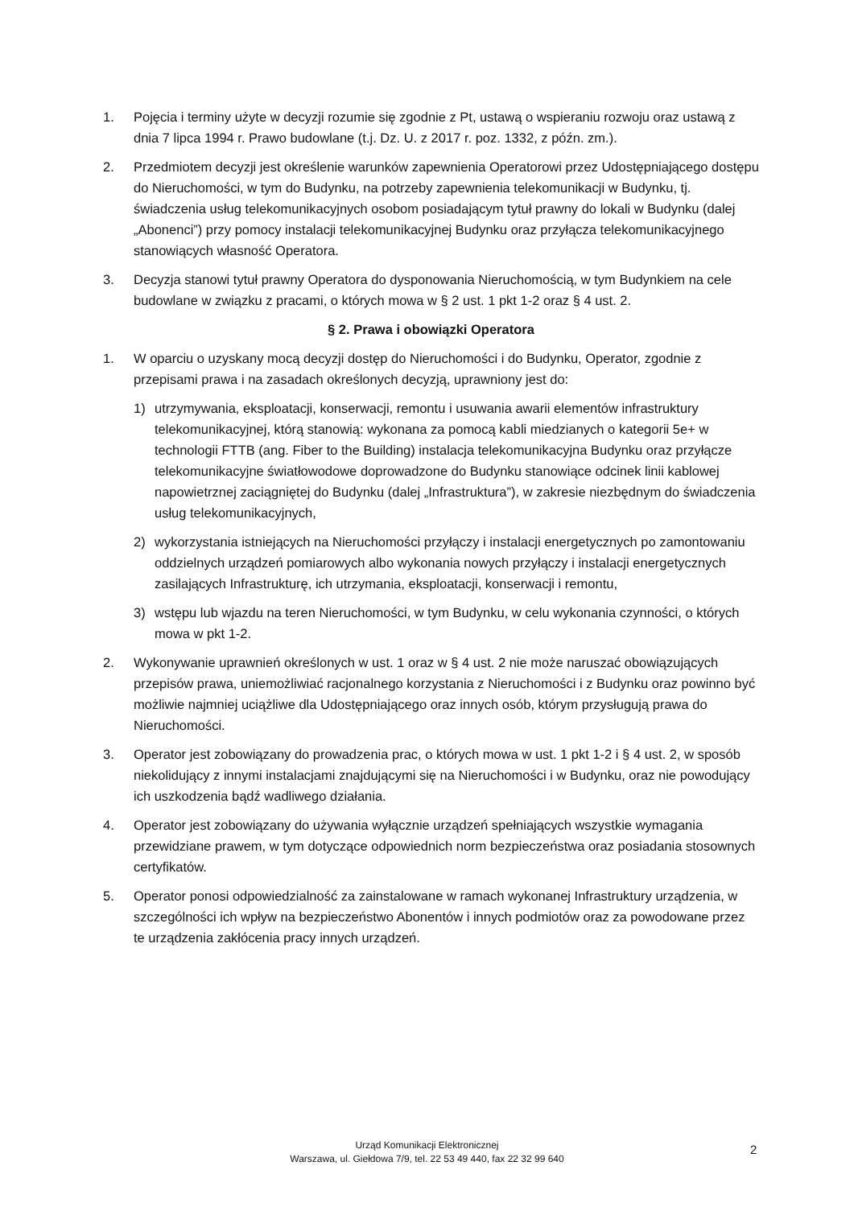1. Pojęcia i terminy użyte w decyzji rozumie się zgodnie z Pt, ustawą o wspieraniu rozwoju oraz ustawą z dnia 7 lipca 1994 r. Prawo budowlane (t.j. Dz. U. z 2017 r. poz. 1332, z późn. zm.).
2. Przedmiotem decyzji jest określenie warunków zapewnienia Operatorowi przez Udostępniającego dostępu do Nieruchomości, w tym do Budynku, na potrzeby zapewnienia telekomunikacji w Budynku, tj. świadczenia usług telekomunikacyjnych osobom posiadającym tytuł prawny do lokali w Budynku (dalej „Abonenci”) przy pomocy instalacji telekomunikacyjnej Budynku oraz przyłącza telekomunikacyjnego stanowiących własność Operatora.
3. Decyzja stanowi tytuł prawny Operatora do dysponowania Nieruchomością, w tym Budynkiem na cele budowlane w związku z pracami, o których mowa w § 2 ust. 1 pkt 1-2 oraz § 4 ust. 2.
§ 2. Prawa i obowiązki Operatora
1. W oparciu o uzyskany mocą decyzji dostęp do Nieruchomości i do Budynku, Operator, zgodnie z przepisami prawa i na zasadach określonych decyzją, uprawniony jest do:
1) utrzymywania, eksploatacji, konserwacji, remontu i usuwania awarii elementów infrastruktury telekomunikacyjnej, którą stanowią: wykonana za pomocą kabli miedzianych o kategorii 5e+ w technologii FTTB (ang. Fiber to the Building) instalacja telekomunikacyjna Budynku oraz przyłącze telekomunikacyjne światłowodowe doprowadzone do Budynku stanowiące odcinek linii kablowej napowietrznej zaciągniętej do Budynku (dalej „Infrastruktura”), w zakresie niezbędnym do świadczenia usług telekomunikacyjnych,
2) wykorzystania istniejących na Nieruchomości przyłączy i instalacji energetycznych po zamontowaniu oddzielnych urządzeń pomiarowych albo wykonania nowych przyłączy i instalacji energetycznych zasilających Infrastrukturę, ich utrzymania, eksploatacji, konserwacji i remontu,
3) wstępu lub wjazdu na teren Nieruchomości, w tym Budynku, w celu wykonania czynności, o których mowa w pkt 1-2.
2. Wykonywanie uprawnień określonych w ust. 1 oraz w § 4 ust. 2 nie może naruszać obowiązujących przepisów prawa, uniemożliwiać racjonalnego korzystania z Nieruchomości i z Budynku oraz powinno być możliwie najmniej uciążliwe dla Udostępniającego oraz innych osób, którym przysługują prawa do Nieruchomości.
3. Operator jest zobowiązany do prowadzenia prac, o których mowa w ust. 1 pkt 1-2 i § 4 ust. 2, w sposób niekolidujący z innymi instalacjami znajdującymi się na Nieruchomości i w Budynku, oraz nie powodujący ich uszkodzenia bądź wadliwego działania.
4. Operator jest zobowiązany do używania wyłącznie urządzeń spełniających wszystkie wymagania przewidziane prawem, w tym dotyczące odpowiednich norm bezpieczeństwa oraz posiadania stosownych certyfikatów.
5. Operator ponosi odpowiedzialność za zainstalowane w ramach wykonanej Infrastruktury urządzenia, w szczególności ich wpływ na bezpieczeństwo Abonentów i innych podmiotów oraz za powodowane przez te urządzenia zakłócenia pracy innych urządzeń.
Urząd Komunikacji Elektronicznej
Warszawa, ul. Giełdowa 7/9, tel. 22 53 49 440, fax 22 32 99 640
2